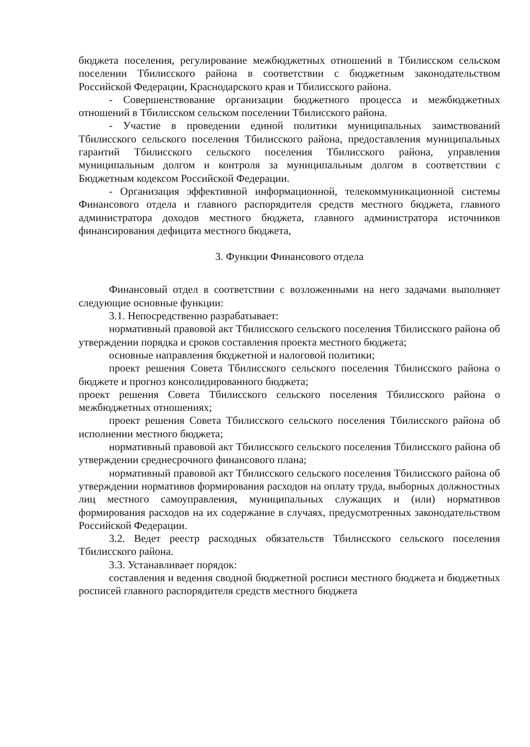бюджета поселения, регулирование межбюджетных отношений в Тбилисском сельском поселении Тбилисского района в соответствии с бюджетным законодательством Российской Федерации, Краснодарского края и Тбилисского района.
- Совершенствование организации бюджетного процесса и межбюджетных отношений в Тбилисском сельском поселении Тбилисского района.
- Участие в проведении единой политики муниципальных заимствований Тбилисского сельского поселения Тбилисского района, предоставления муниципальных гарантий Тбилисского сельского поселения Тбилисского района, управления муниципальным долгом и контроля за муниципальным долгом в соответствии с Бюджетным кодексом Российской Федерации.
- Организация эффективной информационной, телекоммуникационной системы Финансового отдела и главного распорядителя средств местного бюджета, главного администратора доходов местного бюджета, главного администратора источников финансирования дефицита местного бюджета,
3. Функции Финансового отдела
Финансовый отдел в соответствии с возложенными на него задачами выполняет следующие основные функции:
3.1. Непосредственно разрабатывает:
нормативный правовой акт Тбилисского сельского поселения Тбилисского района об утверждении порядка и сроков составления проекта местного бюджета;
основные направления бюджетной и налоговой политики;
проект решения Совета Тбилисского сельского поселения Тбилисского района о бюджете и прогноз консолидированного бюджета;
проект решения Совета Тбилисского сельского поселения Тбилисского района о межбюджетных отношениях;
проект решения Совета Тбилисского сельского поселения Тбилисского района об исполнении местного бюджета;
нормативный правовой акт Тбилисского сельского поселения Тбилисского района об утверждении среднесрочного финансового плана;
нормативный правовой акт Тбилисского сельского поселения Тбилисского района об утверждении нормативов формирования расходов на оплату труда, выборных должностных лиц местного самоуправления, муниципальных служащих и (или) нормативов формирования расходов на их содержание в случаях, предусмотренных законодательством Российской Федерации.
3.2. Ведет реестр расходных обязательств Тбилисского сельского поселения Тбилисского района.
3.3. Устанавливает порядок:
составления и ведения сводной бюджетной росписи местного бюджета и бюджетных росписей главного распорядителя средств местного бюджета